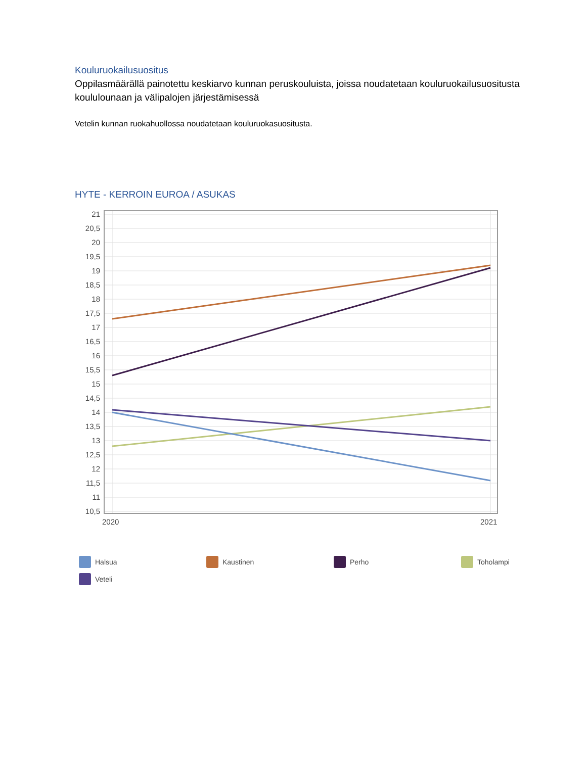Kouluruokailusuositus
Oppilasmäärällä painotettu keskiarvo kunnan peruskouluista, joissa noudatetaan kouluruokailusuositusta koululounaan ja välipalojen järjestämisessä
Vetelin kunnan ruokahuollossa noudatetaan kouluruokasuositusta.
HYTE - KERROIN EUROA / ASUKAS
21
20,5
20
19,5
19
18,5
18
17,5
17
16,5
16
15,5
15
14,5
14
13,5
13
12,5
12
11,5
11
10,5
2020
2021
Halsua Kaustinen Perho Toholampi Veteli